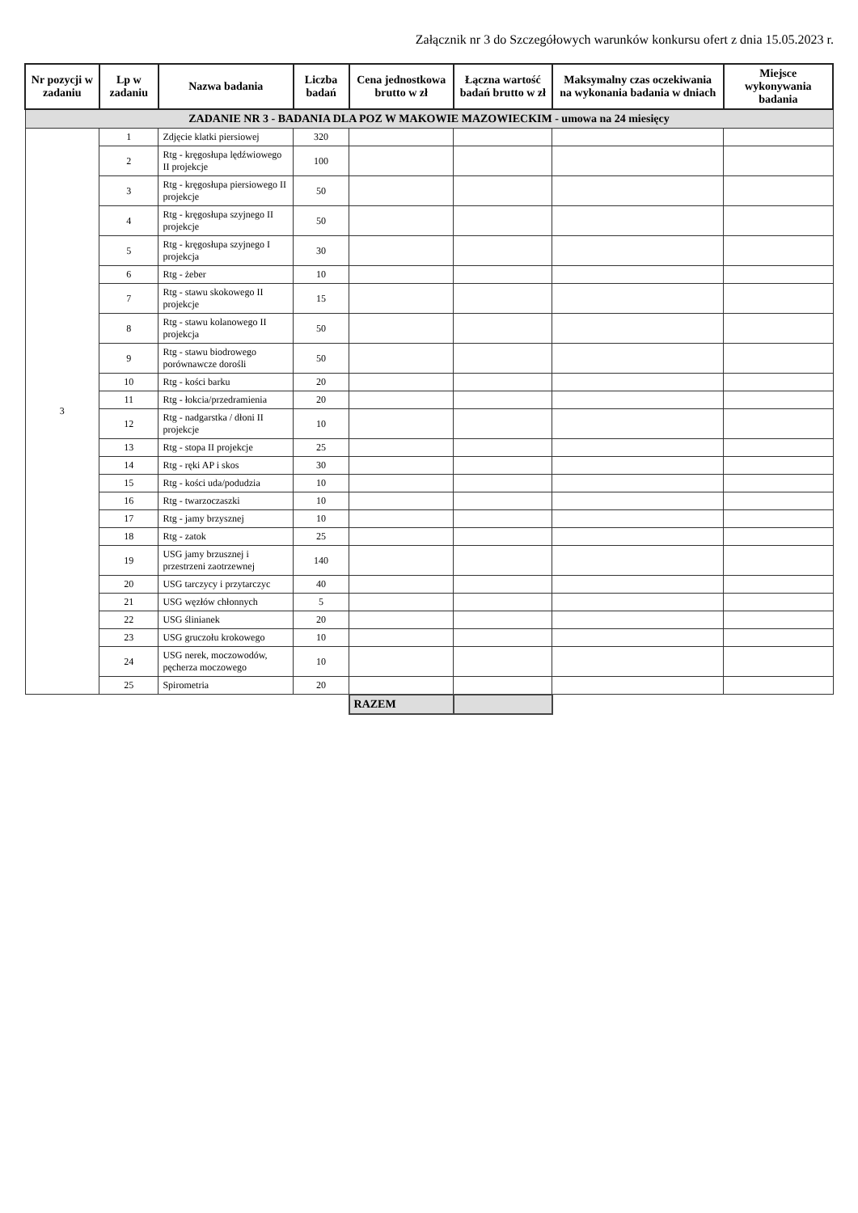Załącznik nr 3 do Szczegółowych warunków konkursu ofert z dnia 15.05.2023 r.
| Nr pozycji w zadaniu | Lp w zadaniu | Nazwa badania | Liczba badań | Cena jednostkowa brutto w zł | Łączna wartość badań brutto w zł | Maksymalny czas oczekiwania na wykonania badania w dniach | Miejsce wykonywania badania |
| --- | --- | --- | --- | --- | --- | --- | --- |
| ZADANIE NR 3 - BADANIA DLA POZ W MAKOWIE MAZOWIECKIM - umowa na 24 miesięcy | | | | | | | |
| 3 | 1 | Zdjęcie klatki piersiowej | 320 | | | | |
| | 2 | Rtg - kręgosłupa lędźwiowego II projekcje | 100 | | | | |
| | 3 | Rtg - kręgosłupa piersiowego II projekcje | 50 | | | | |
| | 4 | Rtg - kręgosłupa szyjnego II projekcje | 50 | | | | |
| | 5 | Rtg - kręgosłupa szyjnego I projekcja | 30 | | | | |
| | 6 | Rtg - żeber | 10 | | | | |
| | 7 | Rtg - stawu skokowego II projekcje | 15 | | | | |
| | 8 | Rtg - stawu kolanowego II projekcja | 50 | | | | |
| | 9 | Rtg - stawu biodrowego porównawcze dorośli | 50 | | | | |
| | 10 | Rtg - kości barku | 20 | | | | |
| | 11 | Rtg - łokcia/przedramienia | 20 | | | | |
| | 12 | Rtg - nadgarstka / dłoni II projekcje | 10 | | | | |
| | 13 | Rtg - stopa II projekcje | 25 | | | | |
| | 14 | Rtg - ręki AP i skos | 30 | | | | |
| | 15 | Rtg - kości uda/podudzia | 10 | | | | |
| | 16 | Rtg - twarzoczaszki | 10 | | | | |
| | 17 | Rtg - jamy brzysznej | 10 | | | | |
| | 18 | Rtg - zatok | 25 | | | | |
| | 19 | USG jamy brzusznej i przestrzeni zaotrzewnej | 140 | | | | |
| | 20 | USG tarczycy i przytarczyc | 40 | | | | |
| | 21 | USG węzłów chłonnych | 5 | | | | |
| | 22 | USG ślinianek | 20 | | | | |
| | 23 | USG gruczołu krokowego | 10 | | | | |
| | 24 | USG nerek, moczowodów, pęcherza moczowego | 10 | | | | |
| | 25 | Spirometria | 20 | | | | |
| | | | | RAZEM | | | |